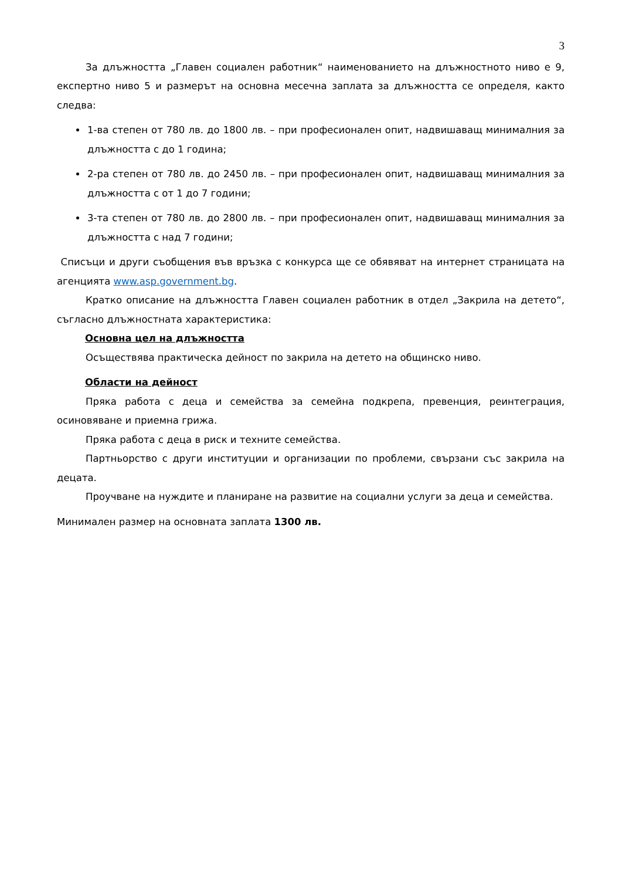3
За длъжността „Главен социален работник“ наименованието на длъжностното ниво е 9, експертно ниво 5 и размерът на основна месечна заплата за длъжността се определя, както следва:
1-ва степен от 780 лв. до 1800 лв. – при професионален опит, надвишаващ минималния за длъжността с до 1 година;
2-ра степен от 780 лв. до 2450 лв. – при професионален опит, надвишаващ минималния за длъжността с от 1 до 7 години;
3-та степен от 780 лв. до 2800 лв. – при професионален опит, надвишаващ минималния за длъжността с над 7 години;
Списъци и други съобщения във връзка с конкурса ще се обявяват на интернет страницата на агенцията www.asp.government.bg.
Кратко описание на длъжността Главен социален работник в отдел „Закрила на детето“, съгласно длъжностната характеристика:
Основна цел на длъжността
Осъществява практическа дейност по закрила на детето на общинско ниво.
Области на дейност
Пряка работа с деца и семейства за семейна подкрепа, превенция, реинтеграция, осиновяване и приемна грижа.
Пряка работа с деца в риск и техните семейства.
Партньорство с други институции и организации по проблеми, свързани със закрила на децата.
Проучване на нуждите и планиране на развитие на социални услуги за деца и семейства.
Минимален размер на основната заплата 1300 лв.